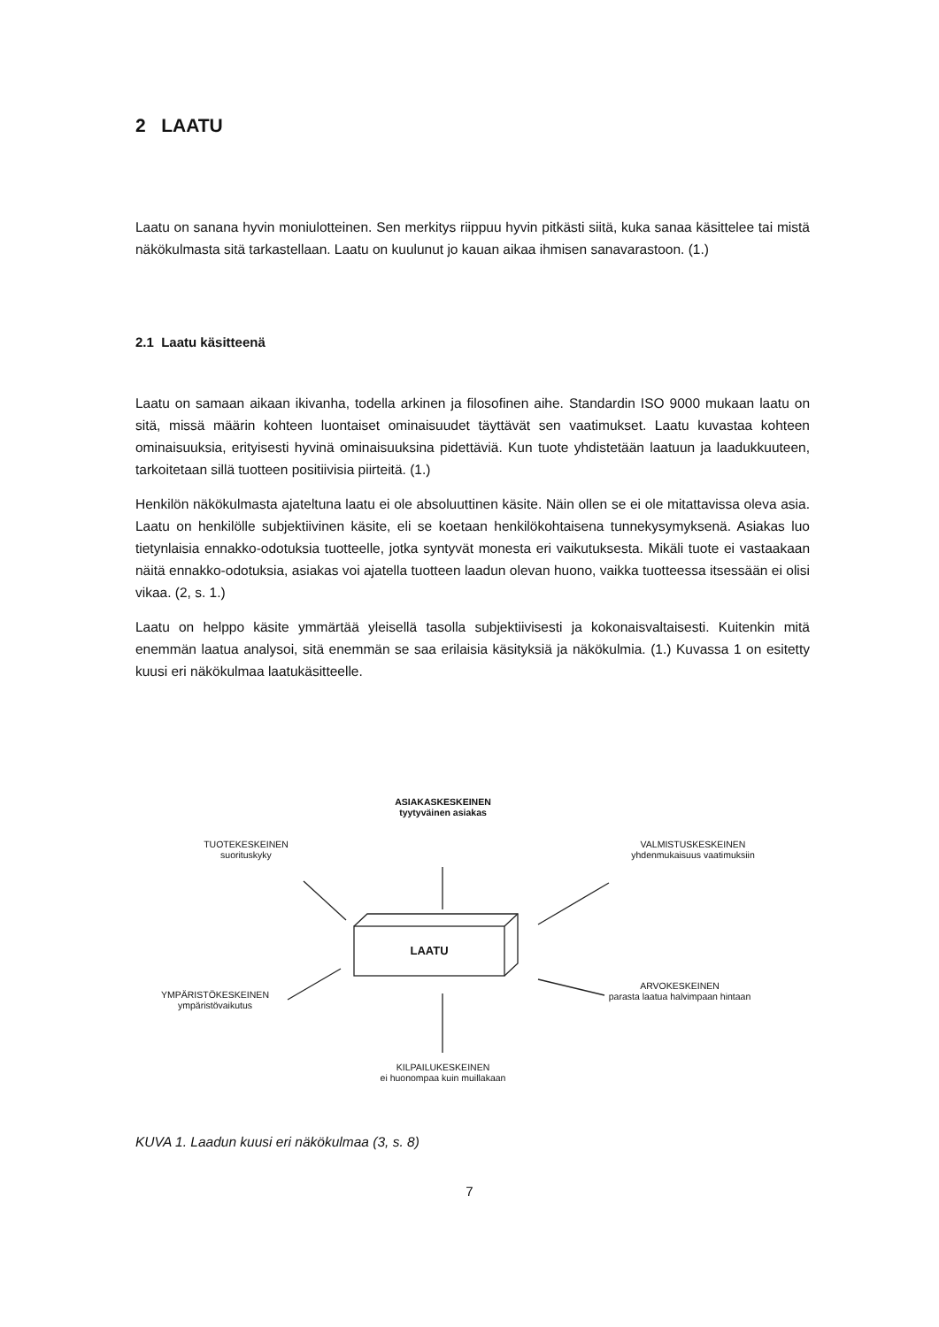2 LAATU
Laatu on sanana hyvin moniulotteinen. Sen merkitys riippuu hyvin pitkästi siitä, kuka sanaa käsittelee tai mistä näkökulmasta sitä tarkastellaan. Laatu on kuulunut jo kauan aikaa ihmisen sanavarastoon. (1.)
2.1 Laatu käsitteenä
Laatu on samaan aikaan ikivanha, todella arkinen ja filosofinen aihe. Standardin ISO 9000 mukaan laatu on sitä, missä määrin kohteen luontaiset ominaisuudet täyttävät sen vaatimukset. Laatu kuvastaa kohteen ominaisuuksia, erityisesti hyvinä ominaisuuksina pidettäviä. Kun tuote yhdistetään laatuun ja laadukkuuteen, tarkoitetaan sillä tuotteen positiivisia piirteitä. (1.)
Henkilön näkökulmasta ajateltuna laatu ei ole absoluuttinen käsite. Näin ollen se ei ole mitattavissa oleva asia. Laatu on henkilölle subjektiivinen käsite, eli se koetaan henkilökohtaisena tunnekysymyksenä. Asiakas luo tietynlaisia ennakko-odotuksia tuotteelle, jotka syntyvät monesta eri vaikutuksesta. Mikäli tuote ei vastaakaan näitä ennakko-odotuksia, asiakas voi ajatella tuotteen laadun olevan huono, vaikka tuotteessa itsessään ei olisi vikaa. (2, s. 1.)
Laatu on helppo käsite ymmärtää yleisellä tasolla subjektiivisesti ja kokonaisvaltaisesti. Kuitenkin mitä enemmän laatua analysoi, sitä enemmän se saa erilaisia käsityksiä ja näkökulmia. (1.) Kuvassa 1 on esitetty kuusi eri näkökulmaa laatukäsitteelle.
ASIAKASKESKEINEN
tyytyväinen asiakas
TUOTEKESKEINEN
suorituskyky
VALMISTUSKESKEINEN
yhdenmukaisuus vaatimuksiin
LAATU
YMPÄRISTÖKESKEINEN
ympäristövaikutus
ARVOKESKEINEN
parasta laatua halvimpaan hintaan
KILPAILUKESKEINEN
ei huonompaa kuin muillakaan
KUVA 1. Laadun kuusi eri näkökulmaa (3, s. 8)
7